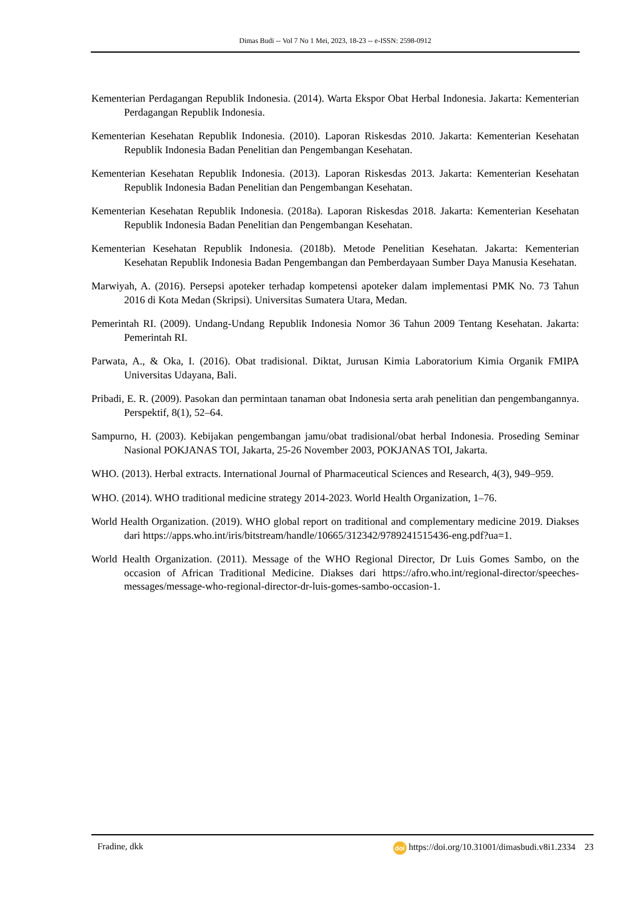Dimas Budi -- Vol 7 No 1 Mei, 2023, 18-23 -- e-ISSN: 2598-0912
Kementerian Perdagangan Republik Indonesia. (2014). Warta Ekspor Obat Herbal Indonesia. Jakarta: Kementerian Perdagangan Republik Indonesia.
Kementerian Kesehatan Republik Indonesia. (2010). Laporan Riskesdas 2010. Jakarta: Kementerian Kesehatan Republik Indonesia Badan Penelitian dan Pengembangan Kesehatan.
Kementerian Kesehatan Republik Indonesia. (2013). Laporan Riskesdas 2013. Jakarta: Kementerian Kesehatan Republik Indonesia Badan Penelitian dan Pengembangan Kesehatan.
Kementerian Kesehatan Republik Indonesia. (2018a). Laporan Riskesdas 2018. Jakarta: Kementerian Kesehatan Republik Indonesia Badan Penelitian dan Pengembangan Kesehatan.
Kementerian Kesehatan Republik Indonesia. (2018b). Metode Penelitian Kesehatan. Jakarta: Kementerian Kesehatan Republik Indonesia Badan Pengembangan dan Pemberdayaan Sumber Daya Manusia Kesehatan.
Marwiyah, A. (2016). Persepsi apoteker terhadap kompetensi apoteker dalam implementasi PMK No. 73 Tahun 2016 di Kota Medan (Skripsi). Universitas Sumatera Utara, Medan.
Pemerintah RI. (2009). Undang-Undang Republik Indonesia Nomor 36 Tahun 2009 Tentang Kesehatan. Jakarta: Pemerintah RI.
Parwata, A., & Oka, I. (2016). Obat tradisional. Diktat, Jurusan Kimia Laboratorium Kimia Organik FMIPA Universitas Udayana, Bali.
Pribadi, E. R. (2009). Pasokan dan permintaan tanaman obat Indonesia serta arah penelitian dan pengembangannya. Perspektif, 8(1), 52–64.
Sampurno, H. (2003). Kebijakan pengembangan jamu/obat tradisional/obat herbal Indonesia. Proseding Seminar Nasional POKJANAS TOI, Jakarta, 25-26 November 2003, POKJANAS TOI, Jakarta.
WHO. (2013). Herbal extracts. International Journal of Pharmaceutical Sciences and Research, 4(3), 949–959.
WHO. (2014). WHO traditional medicine strategy 2014-2023. World Health Organization, 1–76.
World Health Organization. (2019). WHO global report on traditional and complementary medicine 2019. Diakses dari https://apps.who.int/iris/bitstream/handle/10665/312342/9789241515436-eng.pdf?ua=1.
World Health Organization. (2011). Message of the WHO Regional Director, Dr Luis Gomes Sambo, on the occasion of African Traditional Medicine. Diakses dari https://afro.who.int/regional-director/speeches-messages/message-who-regional-director-dr-luis-gomes-sambo-occasion-1.
Fradine, dkk doi https://doi.org/10.31001/dimasbudi.v8i1.2334 23